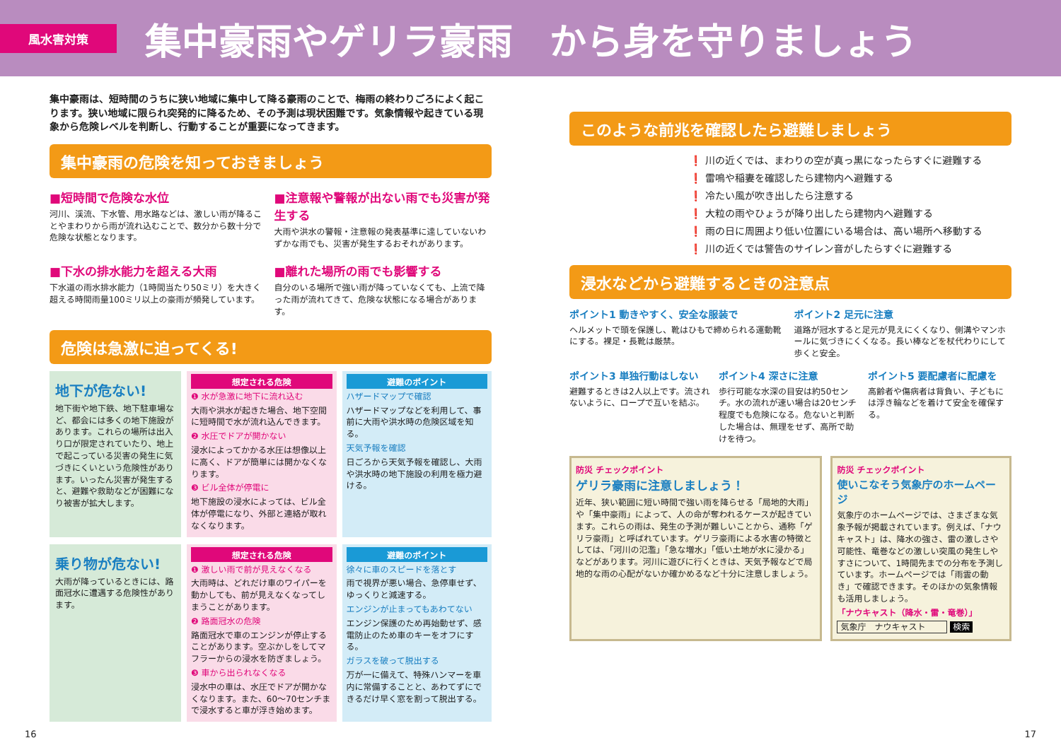風水害対策 集中豪雨やゲリラ豪雨　から身を守りましょう
集中豪雨は、短時間のうちに狭い地域に集中して降る豪雨のことで、梅雨の終わりごろによく起こります。狭い地域に限られ突発的に降るため、その予測は現状困難です。気象情報や起きている現象から危険レベルを判断し、行動することが重要になってきます。
集中豪雨の危険を知っておきましょう
■短時間で危険な水位
河川、渓流、下水管、用水路などは、激しい雨が降ることやまわりから雨が流れ込むことで、数分から数十分で危険な状態となります。
■注意報や警報が出ない雨でも災害が発生する
大雨や洪水の警報・注意報の発表基準に達していないわずかな雨でも、災害が発生するおそれがあります。
■下水の排水能力を超える大雨
下水道の雨水排水能力（1時間当たり50ミリ）を大きく超える時間雨量100ミリ以上の豪雨が頻発しています。
■離れた場所の雨でも影響する
自分のいる場所で強い雨が降っていなくても、上流で降った雨が流れてきて、危険な状態になる場合があります。
危険は急激に迫ってくる!
地下が危ない!
地下街や地下鉄、地下駐車場など、都会には多くの地下施設があります。これらの場所は出入り口が限定されていたり、地上で起こっている災害の発生に気づきにくいという危険性があります。いったん災害が発生すると、避難や救助などが困難になり被害が拡大します。
想定される危険
❶ 水が急激に地下に流れ込む
大雨や洪水が起きた場合、地下空間に短時間で水が流れ込んできます。
❷ 水圧でドアが開かない
浸水によってかかる水圧は想像以上に高く、ドアが簡単には開かなくなります。
❸ ビル全体が停電に
地下施設の浸水によっては、ビル全体が停電になり、外部と連絡が取れなくなります。
避難のポイント
ハザードマップで確認
ハザードマップなどを利用して、事前に大雨や洪水時の危険区域を知る。
天気予報を確認
日ごろから天気予報を確認し、大雨や洪水時の地下施設の利用を極力避ける。
乗り物が危ない!
大雨が降っているときには、路面冠水に遭遇する危険性があります。
想定される危険
❶ 激しい雨で前が見えなくなる
大雨時は、どれだけ車のワイパーを動かしても、前が見えなくなってしまうことがあります。
❷ 路面冠水の危険
路面冠水で車のエンジンが停止することがあります。空ぶかしをしてマフラーからの浸水を防ぎましょう。
❸ 車から出られなくなる
浸水中の車は、水圧でドアが開かなくなります。また、60～70センチまで浸水すると車が浮き始めます。
避難のポイント
徐々に車のスピードを落とす
雨で視界が悪い場合、急停車せず、ゆっくりと減速する。
エンジンが止まってもあわてない
エンジン保護のため再始動せず、感電防止のため車のキーをオフにする。
ガラスを破って脱出する
万が一に備えて、特殊ハンマーを車内に常備することと、あわてずにできるだけ早く窓を割って脱出する。
このような前兆を確認したら避難しましょう
❗ 川の近くでは、まわりの空が真っ黒になったらすぐに避難する
❗ 雷鳴や稲妻を確認したら建物内へ避難する
❗ 冷たい風が吹き出したら注意する
❗ 大粒の雨やひょうが降り出したら建物内へ避難する
❗ 雨の日に周囲より低い位置にいる場合は、高い場所へ移動する
❗ 川の近くでは警告のサイレン音がしたらすぐに避難する
浸水などから避難するときの注意点
ポイント1 動きやすく、安全な服装で
ヘルメットで頭を保護し、靴はひもで締められる運動靴にする。裸足・長靴は厳禁。
ポイント2 足元に注意
道路が冠水すると足元が見えにくくなり、側溝やマンホールに気づきにくくなる。長い棒などを杖代わりにして歩くと安全。
ポイント3 単独行動はしない
避難するときは2人以上です。流されないように、ロープで互いを結ぶ。
ポイント4 深さに注意
歩行可能な水深の目安は約50センチ。水の流れが速い場合は20センチ程度でも危険になる。危ないと判断した場合は、無理をせず、高所で助けを待つ。
ポイント5 要配慮者に配慮を
高齢者や傷病者は背負い、子どもには浮き輪などを着けて安全を確保する。
防災 チェックポイント
ゲリラ豪雨に注意しましょう！
近年、狭い範囲に短い時間で強い雨を降らせる「局地的大雨」や「集中豪雨」によって、人の命が奪われるケースが起きています。これらの雨は、発生の予測が難しいことから、通称「ゲリラ豪雨」と呼ばれています。ゲリラ豪雨による水害の特徴としては、「河川の氾濫」「急な増水」「低い土地が水に浸かる」などがあります。河川に遊びに行くときは、天気予報などで局地的な雨の心配がないか確かめるなど十分に注意しましょう。
防災 チェックポイント
使いこなそう気象庁のホームページ
気象庁のホームページでは、さまざまな気象予報が掲載されています。例えば、「ナウキャスト」は、降水の強さ、雷の激しさや可能性、竜巻などの激しい突風の発生しやすさについて、1時間先までの分布を予測しています。ホームページでは「雨雲の動き」で確認できます。そのほかの気象情報も活用しましょう。
「ナウキャスト（降水・雷・竜巻）」
気象庁　ナウキャスト 検索
16 17